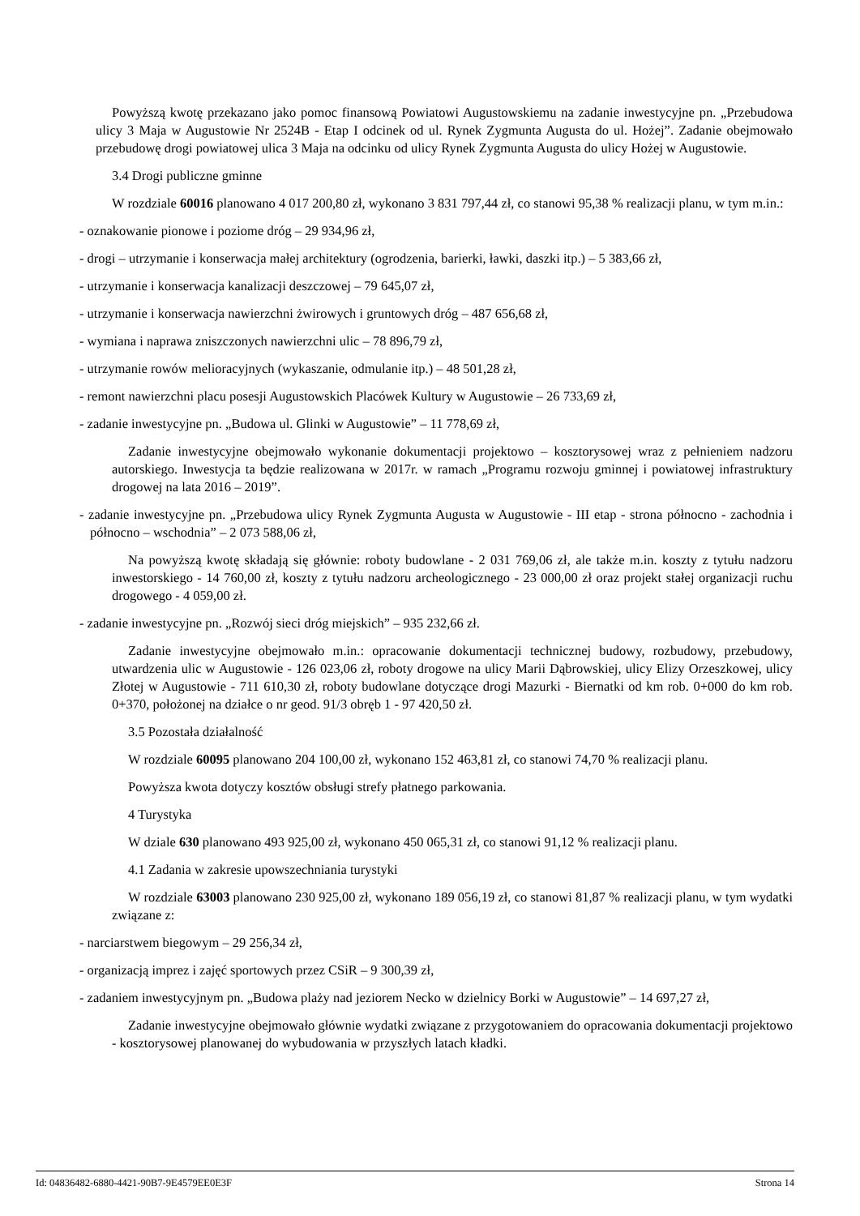Powyższą kwotę przekazano jako pomoc finansową Powiatowi Augustowskiemu na zadanie inwestycyjne pn. „Przebudowa ulicy 3 Maja w Augustowie Nr 2524B - Etap I odcinek od ul. Rynek Zygmunta Augusta do ul. Hożej”. Zadanie obejmowało przebudowę drogi powiatowej ulica 3 Maja na odcinku od ulicy Rynek Zygmunta Augusta do ulicy Hożej w Augustowie.
3.4 Drogi publiczne gminne
W rozdziale 60016 planowano 4 017 200,80 zł, wykonano 3 831 797,44 zł, co stanowi 95,38 % realizacji planu, w tym m.in.:
- oznakowanie pionowe i poziome dróg – 29 934,96 zł,
- drogi – utrzymanie i konserwacja małej architektury (ogrodzenia, barierki, ławki, daszki itp.) – 5 383,66 zł,
- utrzymanie i konserwacja kanalizacji deszczowej – 79 645,07 zł,
- utrzymanie i konserwacja nawierzchni żwirowych i gruntowych dróg – 487 656,68 zł,
- wymiana i naprawa zniszczonych nawierzchni ulic – 78 896,79 zł,
- utrzymanie rowów melioracyjnych (wykaszanie, odmulanie itp.) – 48 501,28 zł,
- remont nawierzchni placu posesji Augustowskich Placówek Kultury w Augustowie – 26 733,69 zł,
- zadanie inwestycyjne pn. „Budowa ul. Glinki w Augustowie” – 11 778,69 zł,
Zadanie inwestycyjne obejmowało wykonanie dokumentacji projektowo – kosztorysowej wraz z pełnieniem nadzoru autorskiego. Inwestycja ta będzie realizowana w 2017r. w ramach „Programu rozwoju gminnej i powiatowej infrastruktury drogowej na lata 2016 – 2019”.
- zadanie inwestycyjne pn. „Przebudowa ulicy Rynek Zygmunta Augusta w Augustowie - III etap - strona północno - zachodnia i północno – wschodnia” – 2 073 588,06 zł,
Na powyższą kwotę składają się głównie: roboty budowlane - 2 031 769,06 zł, ale także m.in. koszty z tytułu nadzoru inwestorskiego - 14 760,00 zł, koszty z tytułu nadzoru archeologicznego - 23 000,00 zł oraz projekt stałej organizacji ruchu drogowego - 4 059,00 zł.
- zadanie inwestycyjne pn. „Rozwój sieci dróg miejskich” – 935 232,66 zł.
Zadanie inwestycyjne obejmowało m.in.: opracowanie dokumentacji technicznej budowy, rozbudowy, przebudowy, utwardzenia ulic w Augustowie - 126 023,06 zł, roboty drogowe na ulicy Marii Dąbrowskiej, ulicy Elizy Orzeszkowej, ulicy Złotej w Augustowie - 711 610,30 zł, roboty budowlane dotyczące drogi Mazurki - Biernatki od km rob. 0+000 do km rob. 0+370, położonej na działce o nr geod. 91/3 obręb 1 - 97 420,50 zł.
3.5 Pozostała działalność
W rozdziale 60095 planowano 204 100,00 zł, wykonano 152 463,81 zł, co stanowi 74,70 % realizacji planu.
Powyższa kwota dotyczy kosztów obsługi strefy płatnego parkowania.
4 Turystyka
W dziale 630 planowano 493 925,00 zł, wykonano 450 065,31 zł, co stanowi 91,12 % realizacji planu.
4.1 Zadania w zakresie upowszechniania turystyki
W rozdziale 63003 planowano 230 925,00 zł, wykonano 189 056,19 zł, co stanowi 81,87 % realizacji planu, w tym wydatki związane z:
- narciarstwem biegowym – 29 256,34 zł,
- organizacją imprez i zajęć sportowych przez CSiR – 9 300,39 zł,
- zadaniem inwestycyjnym pn. „Budowa plaży nad jeziorem Necko w dzielnicy Borki w Augustowie” – 14 697,27 zł,
Zadanie inwestycyjne obejmowało głównie wydatki związane z przygotowaniem do opracowania dokumentacji projektowo - kosztorysowej planowanej do wybudowania w przyszłych latach kładki.
Id: 04836482-6880-4421-90B7-9E4579EE0E3F Strona 14